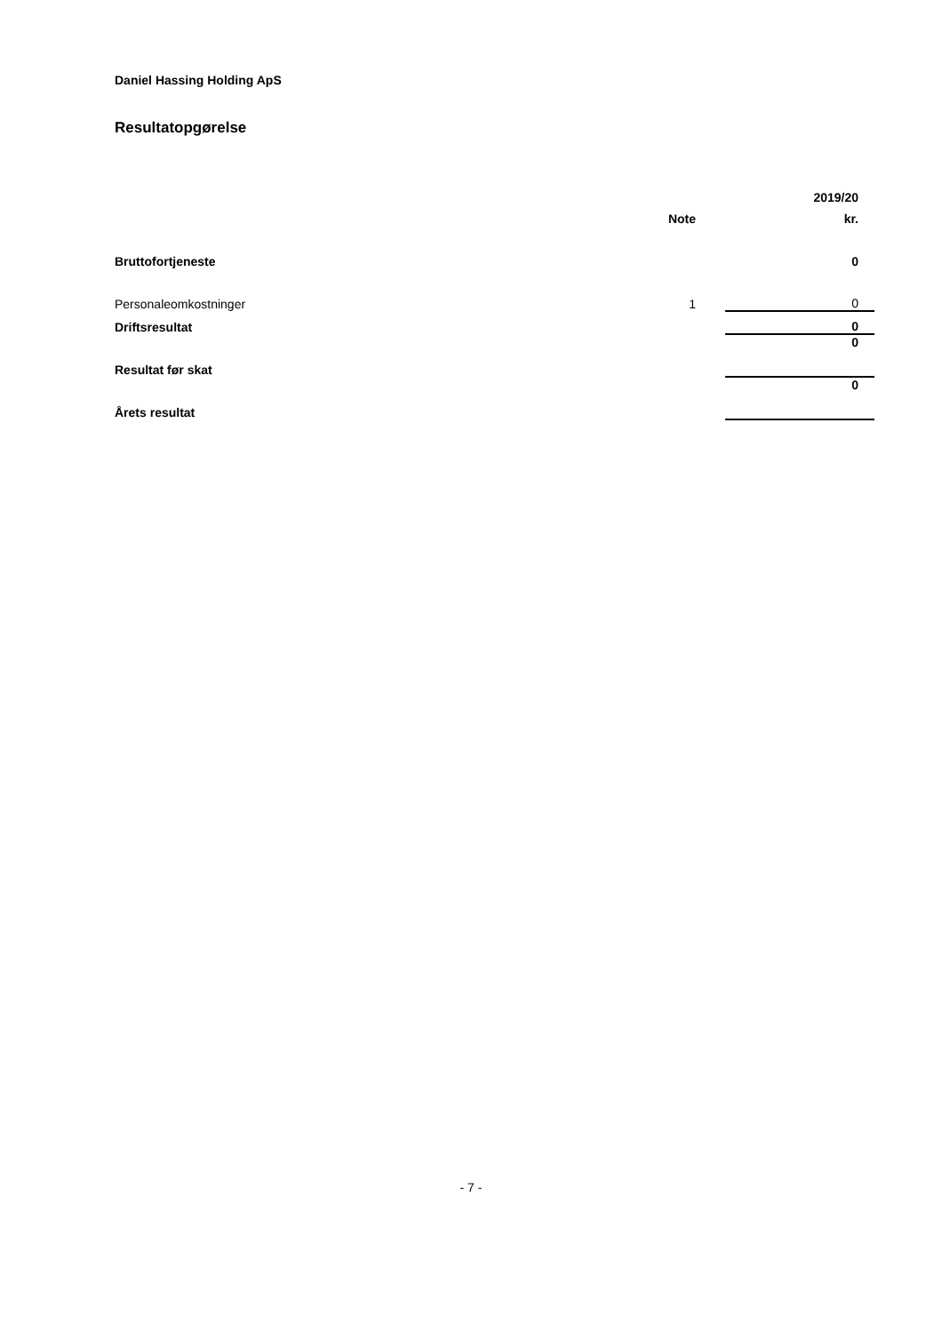Daniel Hassing Holding ApS
Resultatopgørelse
| | | | 2019/20 |
| | Note | | kr. |
| Bruttofortjeneste | | | 0 |
| Personaleomkostninger | 1 | | 0 |
| Driftsresultat | | | 0 |
| Resultat før skat | | | 0 |
| Årets resultat | | | 0 |
- 7 -